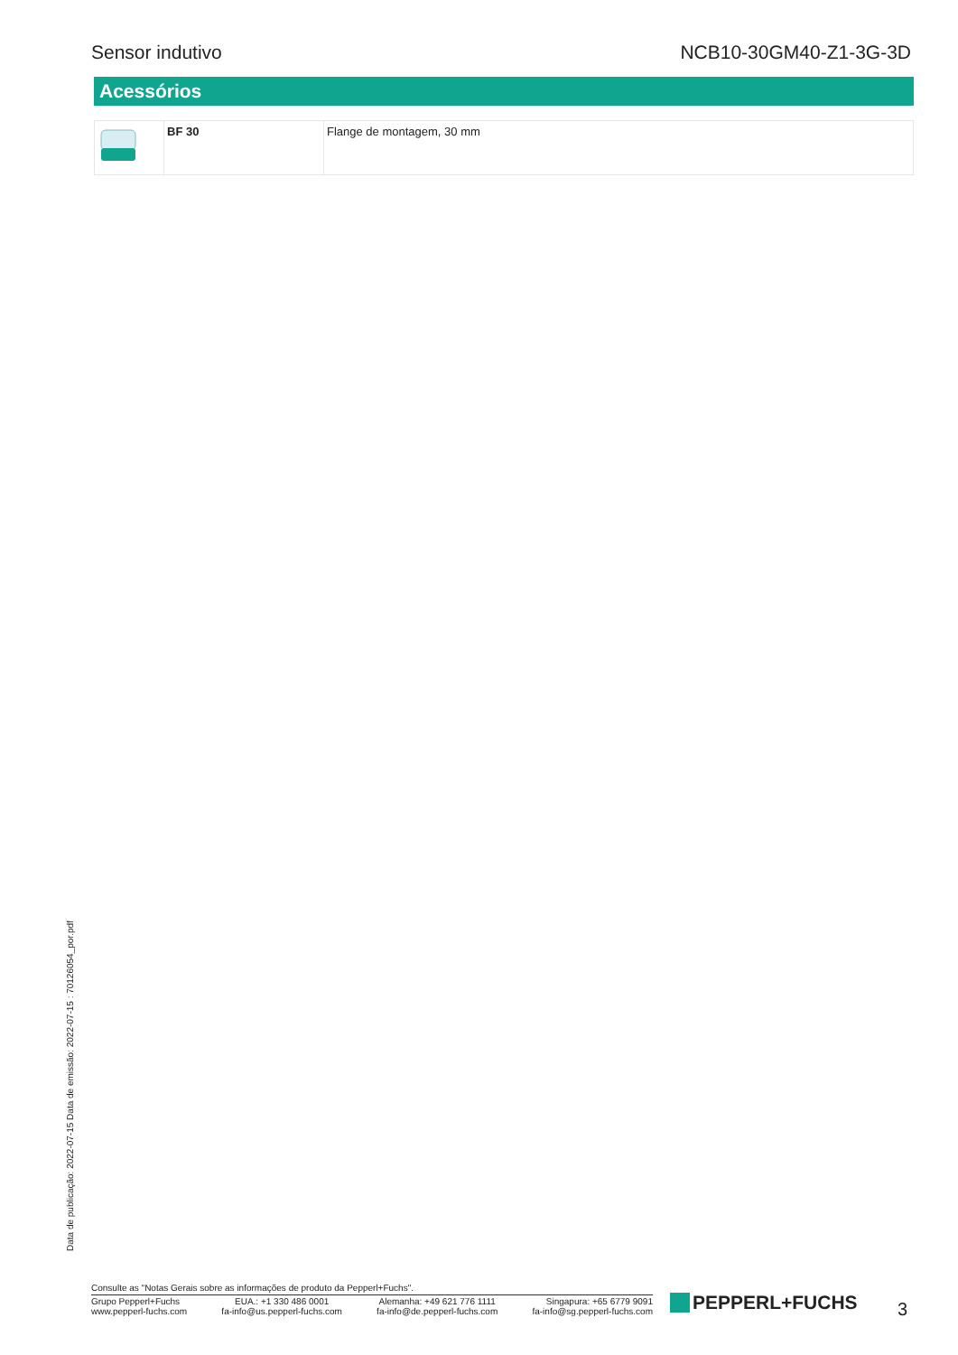Sensor indutivo NCB10-30GM40-Z1-3G-3D
Acessórios
| | BF 30 | Flange de montagem, 30 mm |
Data de publicação: 2022-07-15 Data de emissão: 2022-07-15 : 70126054_por.pdf
Consulte as "Notas Gerais sobre as informações de produto da Pepperl+Fuchs".
Grupo Pepperl+Fuchs
www.pepperl-fuchs.com
EUA.: +1 330 486 0001
fa-info@us.pepperl-fuchs.com
Alemanha: +49 621 776 1111
fa-info@de.pepperl-fuchs.com
Singapura: +65 6779 9091
fa-info@sg.pepperl-fuchs.com
PEPPERL+FUCHS 3